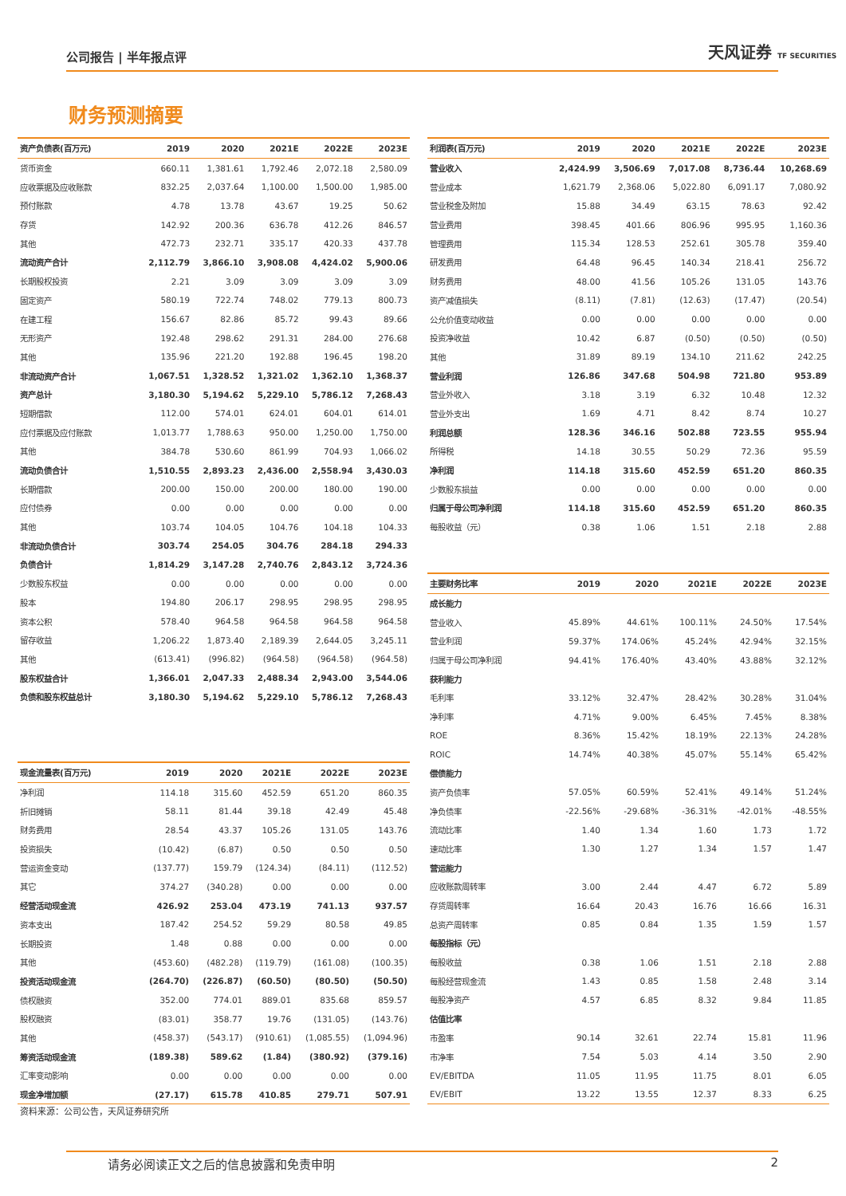公司报告 | 半年报点评 天风证券 TF SECURITIES
财务预测摘要
| 资产负债表(百万元) | 2019 | 2020 | 2021E | 2022E | 2023E |
| --- | --- | --- | --- | --- | --- |
| 货币资金 | 660.11 | 1,381.61 | 1,792.46 | 2,072.18 | 2,580.09 |
| 应收票据及应收账款 | 832.25 | 2,037.64 | 1,100.00 | 1,500.00 | 1,985.00 |
| 预付账款 | 4.78 | 13.78 | 43.67 | 19.25 | 50.62 |
| 存货 | 142.92 | 200.36 | 636.78 | 412.26 | 846.57 |
| 其他 | 472.73 | 232.71 | 335.17 | 420.33 | 437.78 |
| 流动资产合计 | 2,112.79 | 3,866.10 | 3,908.08 | 4,424.02 | 5,900.06 |
| 长期股权投资 | 2.21 | 3.09 | 3.09 | 3.09 | 3.09 |
| 固定资产 | 580.19 | 722.74 | 748.02 | 779.13 | 800.73 |
| 在建工程 | 156.67 | 82.86 | 85.72 | 99.43 | 89.66 |
| 无形资产 | 192.48 | 298.62 | 291.31 | 284.00 | 276.68 |
| 其他 | 135.96 | 221.20 | 192.88 | 196.45 | 198.20 |
| 非流动资产合计 | 1,067.51 | 1,328.52 | 1,321.02 | 1,362.10 | 1,368.37 |
| 资产总计 | 3,180.30 | 5,194.62 | 5,229.10 | 5,786.12 | 7,268.43 |
| 短期借款 | 112.00 | 574.01 | 624.01 | 604.01 | 614.01 |
| 应付票据及应付账款 | 1,013.77 | 1,788.63 | 950.00 | 1,250.00 | 1,750.00 |
| 其他 | 384.78 | 530.60 | 861.99 | 704.93 | 1,066.02 |
| 流动负债合计 | 1,510.55 | 2,893.23 | 2,436.00 | 2,558.94 | 3,430.03 |
| 长期借款 | 200.00 | 150.00 | 200.00 | 180.00 | 190.00 |
| 应付债券 | 0.00 | 0.00 | 0.00 | 0.00 | 0.00 |
| 其他 | 103.74 | 104.05 | 104.76 | 104.18 | 104.33 |
| 非流动负债合计 | 303.74 | 254.05 | 304.76 | 284.18 | 294.33 |
| 负债合计 | 1,814.29 | 3,147.28 | 2,740.76 | 2,843.12 | 3,724.36 |
| 少数股东权益 | 0.00 | 0.00 | 0.00 | 0.00 | 0.00 |
| 股本 | 194.80 | 206.17 | 298.95 | 298.95 | 298.95 |
| 资本公积 | 578.40 | 964.58 | 964.58 | 964.58 | 964.58 |
| 留存收益 | 1,206.22 | 1,873.40 | 2,189.39 | 2,644.05 | 3,245.11 |
| 其他 | (613.41) | (996.82) | (964.58) | (964.58) | (964.58) |
| 股东权益合计 | 1,366.01 | 2,047.33 | 2,488.34 | 2,943.00 | 3,544.06 |
| 负债和股东权益总计 | 3,180.30 | 5,194.62 | 5,229.10 | 5,786.12 | 7,268.43 |
| 利润表(百万元) | 2019 | 2020 | 2021E | 2022E | 2023E |
| --- | --- | --- | --- | --- | --- |
| 营业收入 | 2,424.99 | 3,506.69 | 7,017.08 | 8,736.44 | 10,268.69 |
| 营业成本 | 1,621.79 | 2,368.06 | 5,022.80 | 6,091.17 | 7,080.92 |
| 营业税金及附加 | 15.88 | 34.49 | 63.15 | 78.63 | 92.42 |
| 营业费用 | 398.45 | 401.66 | 806.96 | 995.95 | 1,160.36 |
| 管理费用 | 115.34 | 128.53 | 252.61 | 305.78 | 359.40 |
| 研发费用 | 64.48 | 96.45 | 140.34 | 218.41 | 256.72 |
| 财务费用 | 48.00 | 41.56 | 105.26 | 131.05 | 143.76 |
| 资产减值损失 | (8.11) | (7.81) | (12.63) | (17.47) | (20.54) |
| 公允价值变动收益 | 0.00 | 0.00 | 0.00 | 0.00 | 0.00 |
| 投资净收益 | 10.42 | 6.87 | (0.50) | (0.50) | (0.50) |
| 其他 | 31.89 | 89.19 | 134.10 | 211.62 | 242.25 |
| 营业利润 | 126.86 | 347.68 | 504.98 | 721.80 | 953.89 |
| 营业外收入 | 3.18 | 3.19 | 6.32 | 10.48 | 12.32 |
| 营业外支出 | 1.69 | 4.71 | 8.42 | 8.74 | 10.27 |
| 利润总额 | 128.36 | 346.16 | 502.88 | 723.55 | 955.94 |
| 所得税 | 14.18 | 30.55 | 50.29 | 72.36 | 95.59 |
| 净利润 | 114.18 | 315.60 | 452.59 | 651.20 | 860.35 |
| 少数股东损益 | 0.00 | 0.00 | 0.00 | 0.00 | 0.00 |
| 归属于母公司净利润 | 114.18 | 315.60 | 452.59 | 651.20 | 860.35 |
| 每股收益（元） | 0.38 | 1.06 | 1.51 | 2.18 | 2.88 |
| 主要财务比率 | 2019 | 2020 | 2021E | 2022E | 2023E |
| --- | --- | --- | --- | --- | --- |
| 成长能力 | | | | | |
| 营业收入 | 45.89% | 44.61% | 100.11% | 24.50% | 17.54% |
| 营业利润 | 59.37% | 174.06% | 45.24% | 42.94% | 32.15% |
| 归属于母公司净利润 | 94.41% | 176.40% | 43.40% | 43.88% | 32.12% |
| 获利能力 | | | | | |
| 毛利率 | 33.12% | 32.47% | 28.42% | 30.28% | 31.04% |
| 净利率 | 4.71% | 9.00% | 6.45% | 7.45% | 8.38% |
| ROE | 8.36% | 15.42% | 18.19% | 22.13% | 24.28% |
| ROIC | 14.74% | 40.38% | 45.07% | 55.14% | 65.42% |
| 偿债能力 | | | | | |
| 资产负债率 | 57.05% | 60.59% | 52.41% | 49.14% | 51.24% |
| 净负债率 | -22.56% | -29.68% | -36.31% | -42.01% | -48.55% |
| 流动比率 | 1.40 | 1.34 | 1.60 | 1.73 | 1.72 |
| 速动比率 | 1.30 | 1.27 | 1.34 | 1.57 | 1.47 |
| 营运能力 | | | | | |
| 应收账款周转率 | 3.00 | 2.44 | 4.47 | 6.72 | 5.89 |
| 存货周转率 | 16.64 | 20.43 | 16.76 | 16.66 | 16.31 |
| 总资产周转率 | 0.85 | 0.84 | 1.35 | 1.59 | 1.57 |
| 每股指标（元） | | | | | |
| 每股收益 | 0.38 | 1.06 | 1.51 | 2.18 | 2.88 |
| 每股经营现金流 | 1.43 | 0.85 | 1.58 | 2.48 | 3.14 |
| 每股净资产 | 4.57 | 6.85 | 8.32 | 9.84 | 11.85 |
| 估值比率 | | | | | |
| 市盈率 | 90.14 | 32.61 | 22.74 | 15.81 | 11.96 |
| 市净率 | 7.54 | 5.03 | 4.14 | 3.50 | 2.90 |
| EV/EBITDA | 11.05 | 11.95 | 11.75 | 8.01 | 6.05 |
| EV/EBIT | 13.22 | 13.55 | 12.37 | 8.33 | 6.25 |
| 现金流量表(百万元) | 2019 | 2020 | 2021E | 2022E | 2023E |
| --- | --- | --- | --- | --- | --- |
| 净利润 | 114.18 | 315.60 | 452.59 | 651.20 | 860.35 |
| 折旧摊销 | 58.11 | 81.44 | 39.18 | 42.49 | 45.48 |
| 财务费用 | 28.54 | 43.37 | 105.26 | 131.05 | 143.76 |
| 投资损失 | (10.42) | (6.87) | 0.50 | 0.50 | 0.50 |
| 营运资金变动 | (137.77) | 159.79 | (124.34) | (84.11) | (112.52) |
| 其它 | 374.27 | (340.28) | 0.00 | 0.00 | 0.00 |
| 经营活动现金流 | 426.92 | 253.04 | 473.19 | 741.13 | 937.57 |
| 资本支出 | 187.42 | 254.52 | 59.29 | 80.58 | 49.85 |
| 长期投资 | 1.48 | 0.88 | 0.00 | 0.00 | 0.00 |
| 其他 | (453.60) | (482.28) | (119.79) | (161.08) | (100.35) |
| 投资活动现金流 | (264.70) | (226.87) | (60.50) | (80.50) | (50.50) |
| 债权融资 | 352.00 | 774.01 | 889.01 | 835.68 | 859.57 |
| 股权融资 | (83.01) | 358.77 | 19.76 | (131.05) | (143.76) |
| 其他 | (458.37) | (543.17) | (910.61) | (1,085.55) | (1,094.96) |
| 筹资活动现金流 | (189.38) | 589.62 | (1.84) | (380.92) | (379.16) |
| 汇率变动影响 | 0.00 | 0.00 | 0.00 | 0.00 | 0.00 |
| 现金净增加额 | (27.17) | 615.78 | 410.85 | 279.71 | 507.91 |
资料来源：公司公告，天风证券研究所
请务必阅读正文之后的信息披露和免责申明 2